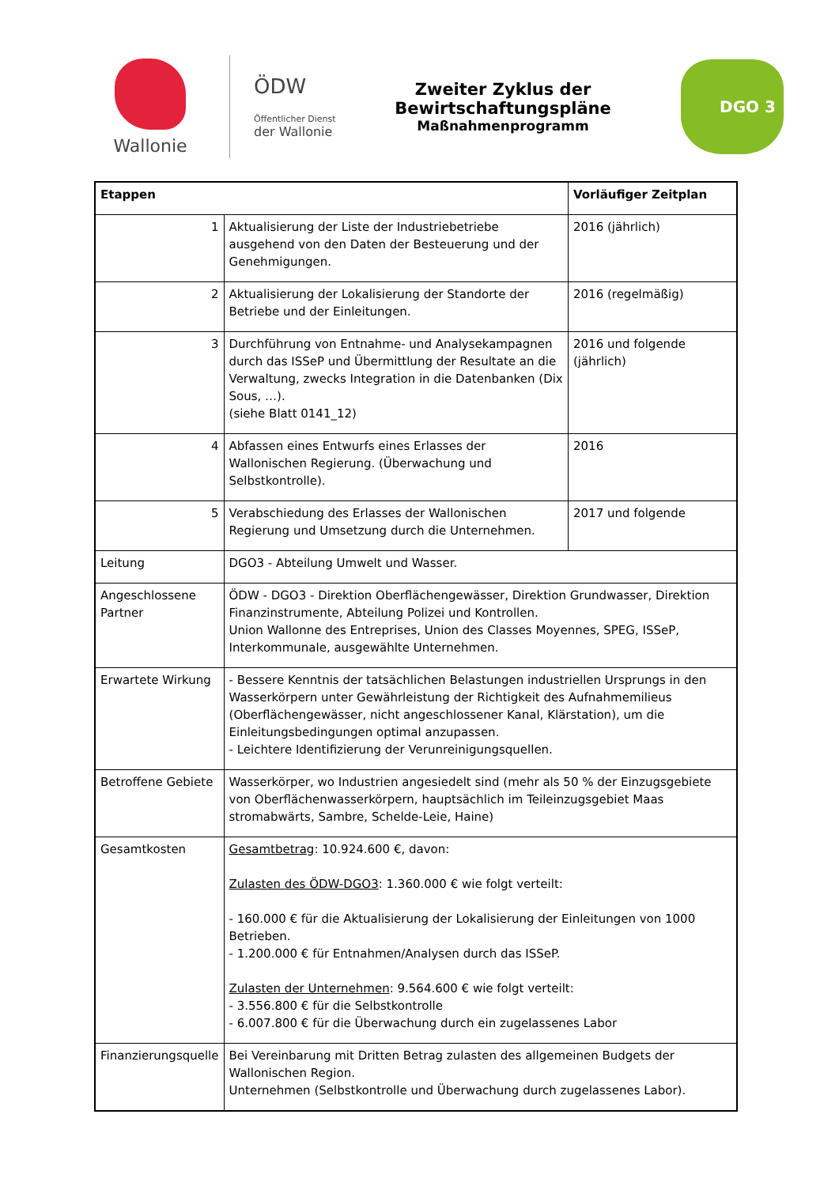Wallonie
ÖDW
Öffentlicher Dienst
der Wallonie
Zweiter Zyklus der Bewirtschaftungspläne
Maßnahmenprogramm
DGO 3
| Etappen | | Vorläufiger Zeitplan |
| --- | --- | --- |
| 1 | Aktualisierung der Liste der Industriebetriebe ausgehend von den Daten der Besteuerung und der Genehmigungen. | 2016 (jährlich) |
| 2 | Aktualisierung der Lokalisierung der Standorte der Betriebe und der Einleitungen. | 2016 (regelmäßig) |
| 3 | Durchführung von Entnahme- und Analysekampagnen durch das ISSeP und Übermittlung der Resultate an die Verwaltung, zwecks Integration in die Datenbanken (Dix Sous, …). (siehe Blatt 0141_12) | 2016 und folgende (jährlich) |
| 4 | Abfassen eines Entwurfs eines Erlasses der Wallonischen Regierung. (Überwachung und Selbstkontrolle). | 2016 |
| 5 | Verabschiedung des Erlasses der Wallonischen Regierung und Umsetzung durch die Unternehmen. | 2017 und folgende |
| Leitung | DGO3 - Abteilung Umwelt und Wasser. | |
| Angeschlossene Partner | ÖDW - DGO3 - Direktion Oberflächengewässer, Direktion Grundwasser, Direktion Finanzinstrumente, Abteilung Polizei und Kontrollen. Union Wallonne des Entreprises, Union des Classes Moyennes, SPEG, ISSeP, Interkommunale, ausgewählte Unternehmen. | |
| Erwartete Wirkung | - Bessere Kenntnis der tatsächlichen Belastungen industriellen Ursprungs in den Wasserkörpern unter Gewährleistung der Richtigkeit des Aufnahmemilieus (Oberflächengewässer, nicht angeschlossener Kanal, Klärstation), um die Einleitungsbedingungen optimal anzupassen. - Leichtere Identifizierung der Verunreinigungsquellen. | |
| Betroffene Gebiete | Wasserkörper, wo Industrien angesiedelt sind (mehr als 50 % der Einzugsgebiete von Oberflächenwasserkörpern, hauptsächlich im Teileinzugsgebiet Maas stromabwärts, Sambre, Schelde-Leie, Haine) | |
| Gesamtkosten | Gesamtbetrag : 10.924.600 €, davon: Zulasten des ÖDW-DGO3 : 1.360.000 € wie folgt verteilt: - 160.000 € für die Aktualisierung der Lokalisierung der Einleitungen von 1000 Betrieben. - 1.200.000 € für Entnahmen/Analysen durch das ISSeP. Zulasten der Unternehmen : 9.564.600 € wie folgt verteilt: - 3.556.800 € für die Selbstkontrolle - 6.007.800 € für die Überwachung durch ein zugelassenes Labor | |
| Finanzierungsquelle | Bei Vereinbarung mit Dritten Betrag zulasten des allgemeinen Budgets der Wallonischen Region. Unternehmen (Selbstkontrolle und Überwachung durch zugelassenes Labor). | |